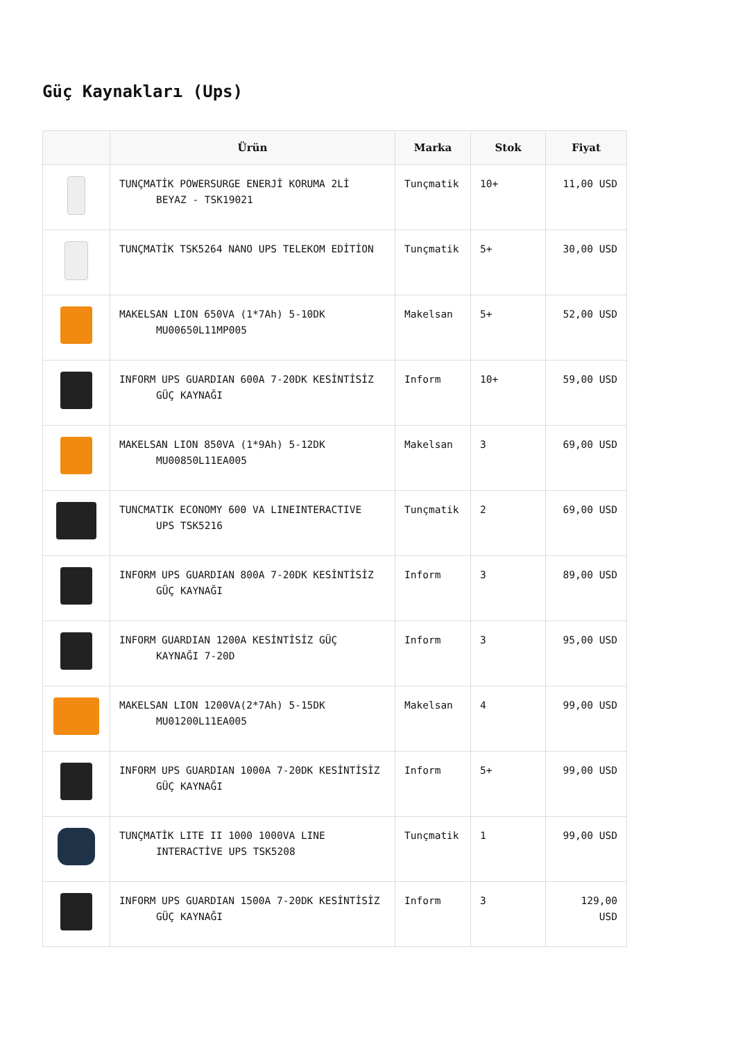Güç Kaynakları (Ups)
| | Ürün | Marka | Stok | Fiyat |
| --- | --- | --- | --- | --- |
| | TUNÇMATİK POWERSURGE ENERJİ KORUMA 2Lİ BEYAZ - TSK19021 | Tunçmatik | 10+ | 11,00 USD |
| | TUNÇMATİK TSK5264 NANO UPS TELEKOM EDİTİON | Tunçmatik | 5+ | 30,00 USD |
| | MAKELSAN LION 650VA (1*7Ah) 5-10DK MU00650L11MP005 | Makelsan | 5+ | 52,00 USD |
| | INFORM UPS GUARDIAN 600A 7-20DK KESİNTİSİZ GÜÇ KAYNAĞI | Inform | 10+ | 59,00 USD |
| | MAKELSAN LION 850VA (1*9Ah) 5-12DK MU00850L11EA005 | Makelsan | 3 | 69,00 USD |
| | TUNCMATIK ECONOMY 600 VA LINEINTERACTIVE UPS TSK5216 | Tunçmatik | 2 | 69,00 USD |
| | INFORM UPS GUARDIAN 800A 7-20DK KESİNTİSİZ GÜÇ KAYNAĞI | Inform | 3 | 89,00 USD |
| | INFORM GUARDIAN 1200A KESİNTİSİZ GÜÇ KAYNAĞI 7-20D | Inform | 3 | 95,00 USD |
| | MAKELSAN LION 1200VA(2*7Ah) 5-15DK MU01200L11EA005 | Makelsan | 4 | 99,00 USD |
| | INFORM UPS GUARDIAN 1000A 7-20DK KESİNTİSİZ GÜÇ KAYNAĞI | Inform | 5+ | 99,00 USD |
| | TUNÇMATİK LITE II 1000 1000VA LINE INTERACTİVE UPS TSK5208 | Tunçmatik | 1 | 99,00 USD |
| | INFORM UPS GUARDIAN 1500A 7-20DK KESİNTİSİZ GÜÇ KAYNAĞI | Inform | 3 | 129,00 USD |